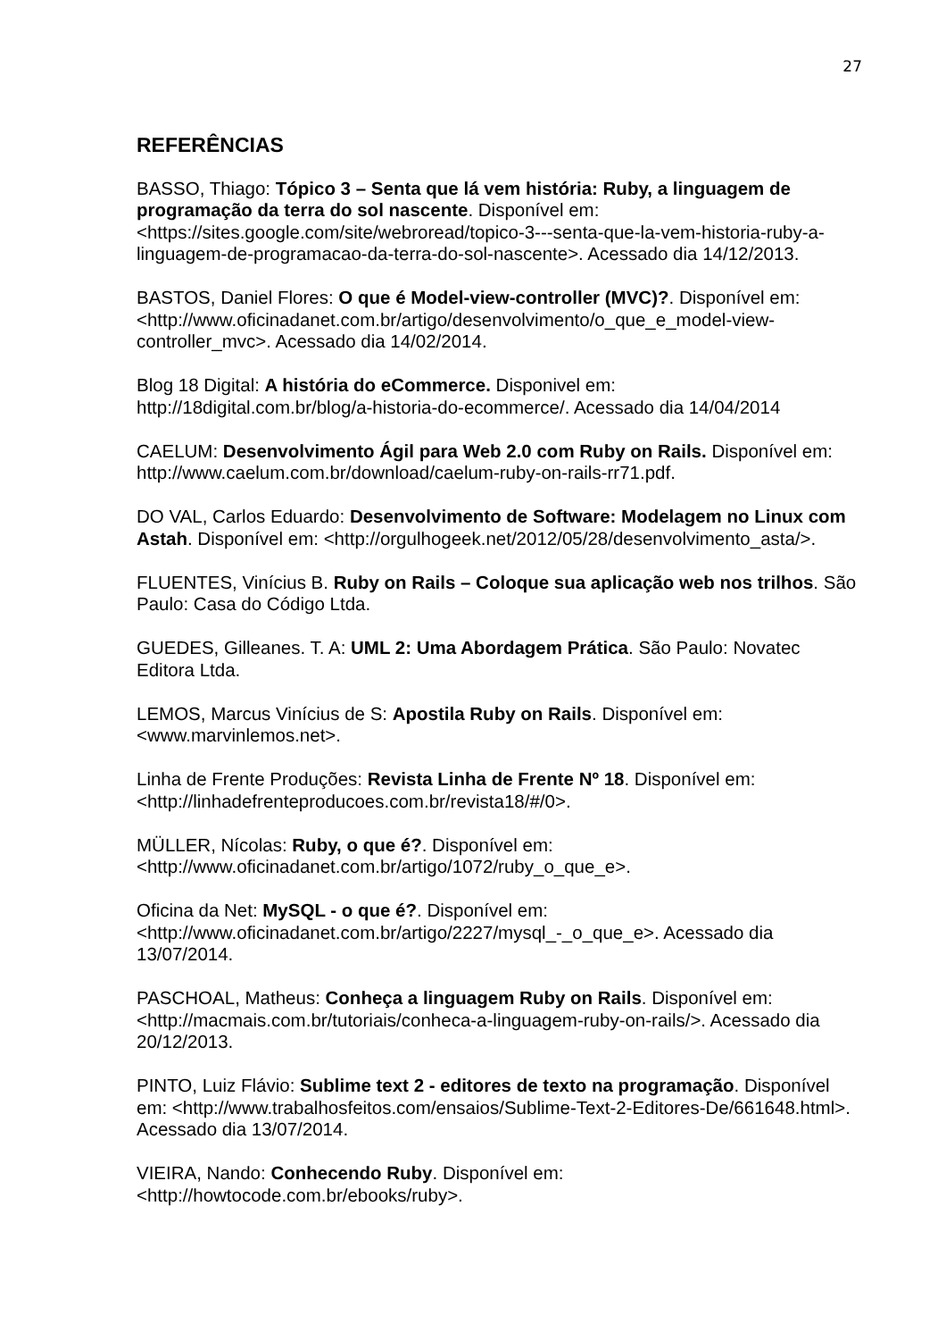27
REFERÊNCIAS
BASSO, Thiago: Tópico 3 – Senta que lá vem história: Ruby, a linguagem de programação da terra do sol nascente. Disponível em: <https://sites.google.com/site/webroread/topico-3---senta-que-la-vem-historia-ruby-a-linguagem-de-programacao-da-terra-do-sol-nascente>. Acessado dia 14/12/2013.
BASTOS, Daniel Flores: O que é Model-view-controller (MVC)?. Disponível em: <http://www.oficinadanet.com.br/artigo/desenvolvimento/o_que_e_model-view-controller_mvc>. Acessado dia 14/02/2014.
Blog 18 Digital: A história do eCommerce. Disponivel em: http://18digital.com.br/blog/a-historia-do-ecommerce/. Acessado dia 14/04/2014
CAELUM: Desenvolvimento Ágil para Web 2.0 com Ruby on Rails. Disponível em: http://www.caelum.com.br/download/caelum-ruby-on-rails-rr71.pdf.
DO VAL, Carlos Eduardo: Desenvolvimento de Software: Modelagem no Linux com Astah. Disponível em: <http://orgulhogeek.net/2012/05/28/desenvolvimento_asta/>.
FLUENTES, Vinícius B. Ruby on Rails – Coloque sua aplicação web nos trilhos. São Paulo: Casa do Código Ltda.
GUEDES, Gilleanes. T. A: UML 2: Uma Abordagem Prática. São Paulo: Novatec Editora Ltda.
LEMOS, Marcus Vinícius de S: Apostila Ruby on Rails. Disponível em: <www.marvinlemos.net>.
Linha de Frente Produções: Revista Linha de Frente Nº 18. Disponível em: <http://linhadefrenteproducoes.com.br/revista18/#/0>.
MÜLLER, Nícolas: Ruby, o que é?. Disponível em: <http://www.oficinadanet.com.br/artigo/1072/ruby_o_que_e>.
Oficina da Net: MySQL - o que é?. Disponível em: <http://www.oficinadanet.com.br/artigo/2227/mysql_-_o_que_e>. Acessado dia 13/07/2014.
PASCHOAL, Matheus: Conheça a linguagem Ruby on Rails. Disponível em: <http://macmais.com.br/tutoriais/conheca-a-linguagem-ruby-on-rails/>. Acessado dia 20/12/2013.
PINTO, Luiz Flávio: Sublime text 2 - editores de texto na programação. Disponível em: <http://www.trabalhosfeitos.com/ensaios/Sublime-Text-2-Editores-De/661648.html>. Acessado dia 13/07/2014.
VIEIRA, Nando: Conhecendo Ruby. Disponível em: <http://howtocode.com.br/ebooks/ruby>.